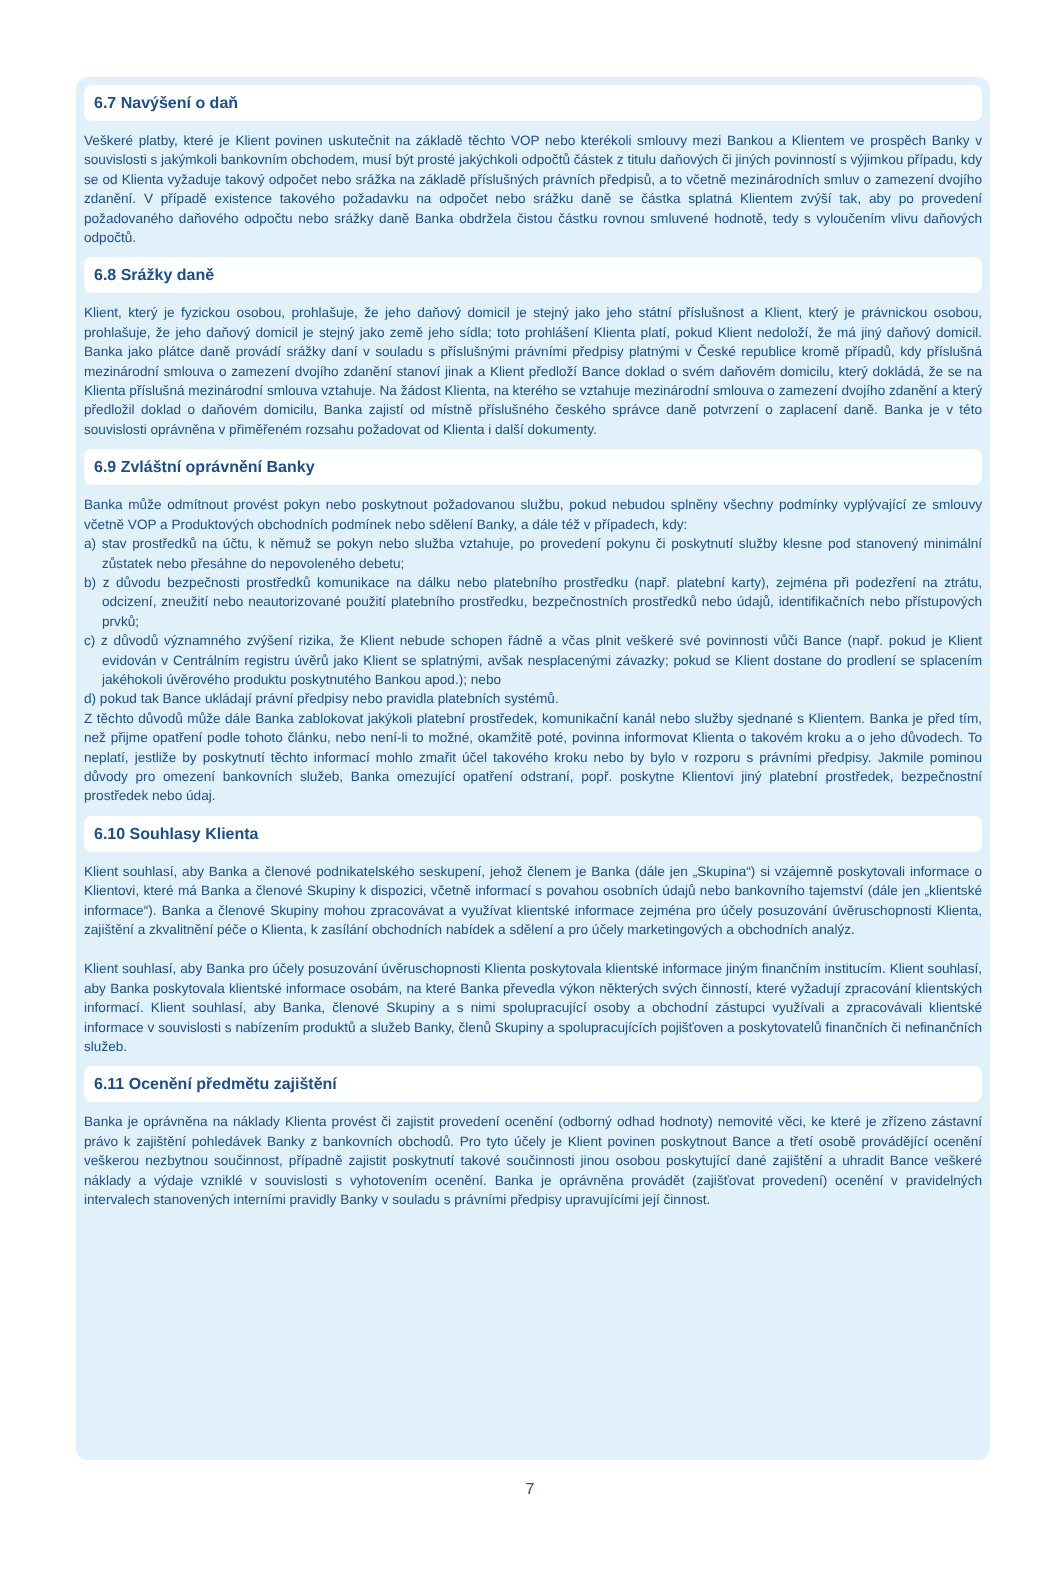6.7 Navýšení o daň
Veškeré platby, které je Klient povinen uskutečnit na základě těchto VOP nebo kterékoli smlouvy mezi Bankou a Klientem ve prospěch Banky v souvislosti s jakýmkoli bankovním obchodem, musí být prosté jakýchkoli odpočtů částek z titulu daňových či jiných povinností s výjimkou případu, kdy se od Klienta vyžaduje takový odpočet nebo srážka na základě příslušných právních předpisů, a to včetně mezinárodních smluv o zamezení dvojího zdanění. V případě existence takového požadavku na odpočet nebo srážku daně se částka splatná Klientem zvýší tak, aby po provedení požadovaného daňového odpočtu nebo srážky daně Banka obdržela čistou částku rovnou smluvené hodnotě, tedy s vyloučením vlivu daňových odpočtů.
6.8 Srážky daně
Klient, který je fyzickou osobou, prohlašuje, že jeho daňový domicil je stejný jako jeho státní příslušnost a Klient, který je právnickou osobou, prohlašuje, že jeho daňový domicil je stejný jako země jeho sídla; toto prohlášení Klienta platí, pokud Klient nedoloží, že má jiný daňový domicil. Banka jako plátce daně provádí srážky daní v souladu s příslušnými právními předpisy platnými v České republice kromě případů, kdy příslušná mezinárodní smlouva o zamezení dvojího zdanění stanoví jinak a Klient předloží Bance doklad o svém daňovém domicilu, který dokládá, že se na Klienta příslušná mezinárodní smlouva vztahuje. Na žádost Klienta, na kterého se vztahuje mezinárodní smlouva o zamezení dvojího zdanění a který předložil doklad o daňovém domicilu, Banka zajistí od místně příslušného českého správce daně potvrzení o zaplacení daně. Banka je v této souvislosti oprávněna v přiměřeném rozsahu požadovat od Klienta i další dokumenty.
6.9 Zvláštní oprávnění Banky
Banka může odmítnout provést pokyn nebo poskytnout požadovanou službu, pokud nebudou splněny všechny podmínky vyplývající ze smlouvy včetně VOP a Produktových obchodních podmínek nebo sdělení Banky, a dále též v případech, kdy:
a) stav prostředků na účtu, k němuž se pokyn nebo služba vztahuje, po provedení pokynu či poskytnutí služby klesne pod stanovený minimální zůstatek nebo přesáhne do nepovoleného debetu;
b) z důvodu bezpečnosti prostředků komunikace na dálku nebo platebního prostředku (např. platební karty), zejména při podezření na ztrátu, odcizení, zneužití nebo neautorizované použití platebního prostředku, bezpečnostních prostředků nebo údajů, identifikačních nebo přístupových prvků;
c) z důvodů významného zvýšení rizika, že Klient nebude schopen řádně a včas plnit veškeré své povinnosti vůči Bance (např. pokud je Klient evidován v Centrálním registru úvěrů jako Klient se splatnými, avšak nesplacenými závazky; pokud se Klient dostane do prodlení se splacením jakéhokoli úvěrového produktu poskytnutého Bankou apod.); nebo
d) pokud tak Bance ukládají právní předpisy nebo pravidla platebních systémů.
Z těchto důvodů může dále Banka zablokovat jakýkoli platební prostředek, komunikační kanál nebo služby sjednané s Klientem. Banka je před tím, než přijme opatření podle tohoto článku, nebo není-li to možné, okamžitě poté, povinna informovat Klienta o takovém kroku a o jeho důvodech. To neplatí, jestliže by poskytnutí těchto informací mohlo zmařit účel takového kroku nebo by bylo v rozporu s právními předpisy. Jakmile pominou důvody pro omezení bankovních služeb, Banka omezující opatření odstraní, popř. poskytne Klientovi jiný platební prostředek, bezpečnostní prostředek nebo údaj.
6.10 Souhlasy Klienta
Klient souhlasí, aby Banka a členové podnikatelského seskupení, jehož členem je Banka (dále jen „Skupina“) si vzájemně poskytovali informace o Klientovi, které má Banka a členové Skupiny k dispozici, včetně informací s povahou osobních údajů nebo bankovního tajemství (dále jen „klientské informace“). Banka a členové Skupiny mohou zpracovávat a využívat klientské informace zejména pro účely posuzování úvěruschopnosti Klienta, zajištění a zkvalitnění péče o Klienta, k zasílání obchodních nabídek a sdělení a pro účely marketingových a obchodních analýz.
Klient souhlasí, aby Banka pro účely posuzování úvěruschopnosti Klienta poskytovala klientské informace jiným finančním institucím. Klient souhlasí, aby Banka poskytovala klientské informace osobám, na které Banka převedla výkon některých svých činností, které vyžadují zpracování klientských informací. Klient souhlasí, aby Banka, členové Skupiny a s nimi spolupracující osoby a obchodní zástupci využívali a zpracovávali klientské informace v souvislosti s nabízením produktů a služeb Banky, členů Skupiny a spolupracujících pojišťoven a poskytovatelů finančních či nefinančních služeb.
6.11 Ocenění předmětu zajištění
Banka je oprávněna na náklady Klienta provést či zajistit provedení ocenění (odborný odhad hodnoty) nemovité věci, ke které je zřízeno zástavní právo k zajištění pohledávek Banky z bankovních obchodů. Pro tyto účely je Klient povinen poskytnout Bance a třetí osobě provádějící ocenění veškerou nezbytnou součinnost, případně zajistit poskytnutí takové součinnosti jinou osobou poskytující dané zajištění a uhradit Bance veškeré náklady a výdaje vzniklé v souvislosti s vyhotovením ocenění. Banka je oprávněna provádět (zajišťovat provedení) ocenění v pravidelných intervalech stanovených interními pravidly Banky v souladu s právními předpisy upravujícími její činnost.
7